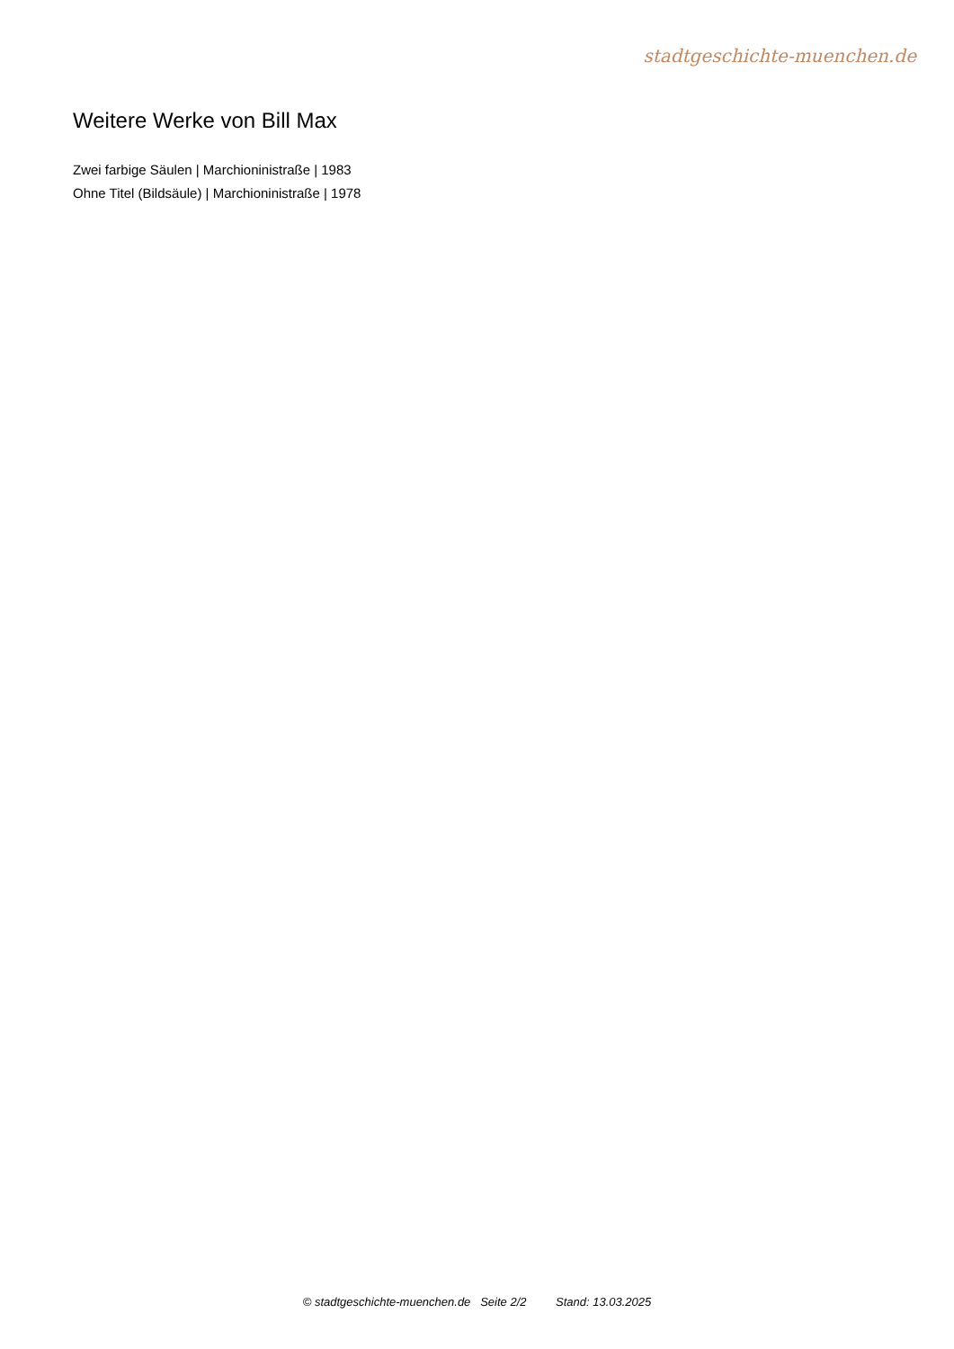stadtgeschichte-muenchen.de
Weitere Werke von Bill Max
Zwei farbige Säulen | Marchioninistraße | 1983
Ohne Titel (Bildsäule) | Marchioninistraße | 1978
© stadtgeschichte-muenchen.de Seite 2/2 Stand: 13.03.2025